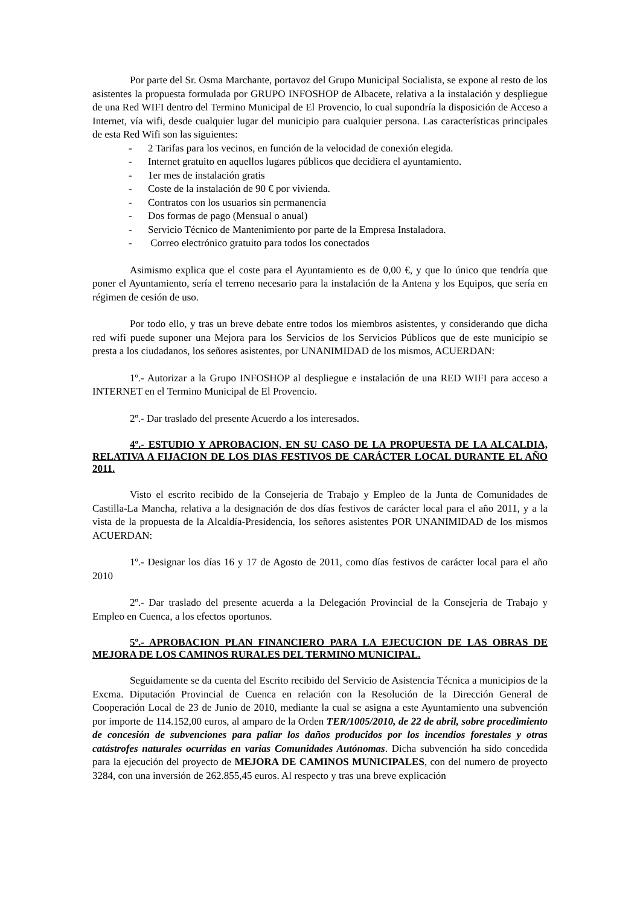Por parte del Sr. Osma Marchante, portavoz del Grupo Municipal Socialista, se expone al resto de los asistentes la propuesta formulada por GRUPO INFOSHOP de Albacete, relativa a la instalación y despliegue de una Red WIFI dentro del Termino Municipal de El Provencio, lo cual supondría la disposición de Acceso a Internet, vía wifi, desde cualquier lugar del municipio para cualquier persona. Las características principales de esta Red Wifi son las siguientes:
- 2 Tarifas para los vecinos, en función de la velocidad de conexión elegida.
- Internet gratuito en aquellos lugares públicos que decidiera el ayuntamiento.
- 1er mes de instalación gratis
- Coste de la instalación de 90 € por vivienda.
- Contratos con los usuarios sin permanencia
- Dos formas de pago (Mensual o anual)
- Servicio Técnico de Mantenimiento por parte de la Empresa Instaladora.
- Correo electrónico gratuito para todos los conectados
Asimismo explica que el coste para el Ayuntamiento es de 0,00 €, y que lo único que tendría que poner el Ayuntamiento, sería el terreno necesario para la instalación de la Antena y los Equipos, que sería en régimen de cesión de uso.
Por todo ello, y tras un breve debate entre todos los miembros asistentes, y considerando que dicha red wifi puede suponer una Mejora para los Servicios de los Servicios Públicos que de este municipio se presta a los ciudadanos, los señores asistentes, por UNANIMIDAD de los mismos, ACUERDAN:
1º.- Autorizar a la Grupo INFOSHOP al despliegue e instalación de una RED WIFI para acceso a INTERNET en el Termino Municipal de El Provencio.
2º.- Dar traslado del presente Acuerdo a los interesados.
4º.- ESTUDIO Y APROBACION, EN SU CASO DE LA PROPUESTA DE LA ALCALDIA, RELATIVA A FIJACION DE LOS DIAS FESTIVOS DE CARÁCTER LOCAL DURANTE EL AÑO 2011.
Visto el escrito recibido de la Consejeria de Trabajo y Empleo de la Junta de Comunidades de Castilla-La Mancha, relativa a la designación de dos días festivos de carácter local para el año 2011, y a la vista de la propuesta de la Alcaldía-Presidencia, los señores asistentes POR UNANIMIDAD de los mismos ACUERDAN:
1º.- Designar los días 16 y 17 de Agosto de 2011, como días festivos de carácter local para el año 2010
2º.- Dar traslado del presente acuerda a la Delegación Provincial de la Consejeria de Trabajo y Empleo en Cuenca, a los efectos oportunos.
5º.- APROBACION PLAN FINANCIERO PARA LA EJECUCION DE LAS OBRAS DE MEJORA DE LOS CAMINOS RURALES DEL TERMINO MUNICIPAL.
Seguidamente se da cuenta del Escrito recibido del Servicio de Asistencia Técnica a municipios de la Excma. Diputación Provincial de Cuenca en relación con la Resolución de la Dirección General de Cooperación Local de 23 de Junio de 2010, mediante la cual se asigna a este Ayuntamiento una subvención por importe de 114.152,00 euros, al amparo de la Orden TER/1005/2010, de 22 de abril, sobre procedimiento de concesión de subvenciones para paliar los daños producidos por los incendios forestales y otras catástrofes naturales ocurridas en varias Comunidades Autónomas. Dicha subvención ha sido concedida para la ejecución del proyecto de MEJORA DE CAMINOS MUNICIPALES, con del numero de proyecto 3284, con una inversión de 262.855,45 euros. Al respecto y tras una breve explicación